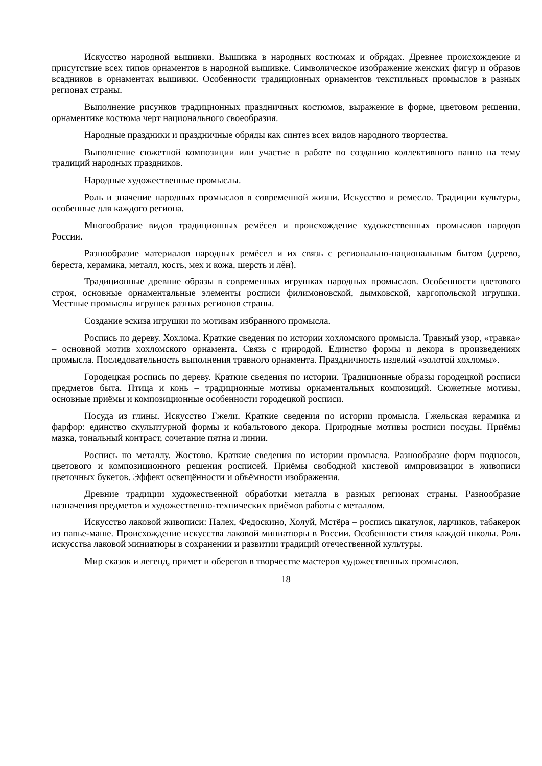Искусство народной вышивки. Вышивка в народных костюмах и обрядах. Древнее происхождение и присутствие всех типов орнаментов в народной вышивке. Символическое изображение женских фигур и образов всадников в орнаментах вышивки. Особенности традиционных орнаментов текстильных промыслов в разных регионах страны.
Выполнение рисунков традиционных праздничных костюмов, выражение в форме, цветовом решении, орнаментике костюма черт национального своеобразия.
Народные праздники и праздничные обряды как синтез всех видов народного творчества.
Выполнение сюжетной композиции или участие в работе по созданию коллективного панно на тему традиций народных праздников.
Народные художественные промыслы.
Роль и значение народных промыслов в современной жизни. Искусство и ремесло. Традиции культуры, особенные для каждого региона.
Многообразие видов традиционных ремёсел и происхождение художественных промыслов народов России.
Разнообразие материалов народных ремёсел и их связь с регионально-национальным бытом (дерево, береста, керамика, металл, кость, мех и кожа, шерсть и лён).
Традиционные древние образы в современных игрушках народных промыслов. Особенности цветового строя, основные орнаментальные элементы росписи филимоновской, дымковской, каргопольской игрушки. Местные промыслы игрушек разных регионов страны.
Создание эскиза игрушки по мотивам избранного промысла.
Роспись по дереву. Хохлома. Краткие сведения по истории хохломского промысла. Травный узор, «травка» – основной мотив хохломского орнамента. Связь с природой. Единство формы и декора в произведениях промысла. Последовательность выполнения травного орнамента. Праздничность изделий «золотой хохломы».
Городецкая роспись по дереву. Краткие сведения по истории. Традиционные образы городецкой росписи предметов быта. Птица и конь – традиционные мотивы орнаментальных композиций. Сюжетные мотивы, основные приёмы и композиционные особенности городецкой росписи.
Посуда из глины. Искусство Гжели. Краткие сведения по истории промысла. Гжельская керамика и фарфор: единство скульптурной формы и кобальтового декора. Природные мотивы росписи посуды. Приёмы мазка, тональный контраст, сочетание пятна и линии.
Роспись по металлу. Жостово. Краткие сведения по истории промысла. Разнообразие форм подносов, цветового и композиционного решения росписей. Приёмы свободной кистевой импровизации в живописи цветочных букетов. Эффект освещённости и объёмности изображения.
Древние традиции художественной обработки металла в разных регионах страны. Разнообразие назначения предметов и художественно-технических приёмов работы с металлом.
Искусство лаковой живописи: Палех, Федоскино, Холуй, Мстёра – роспись шкатулок, ларчиков, табакерок из папье-маше. Происхождение искусства лаковой миниатюры в России. Особенности стиля каждой школы. Роль искусства лаковой миниатюры в сохранении и развитии традиций отечественной культуры.
Мир сказок и легенд, примет и оберегов в творчестве мастеров художественных промыслов.
18